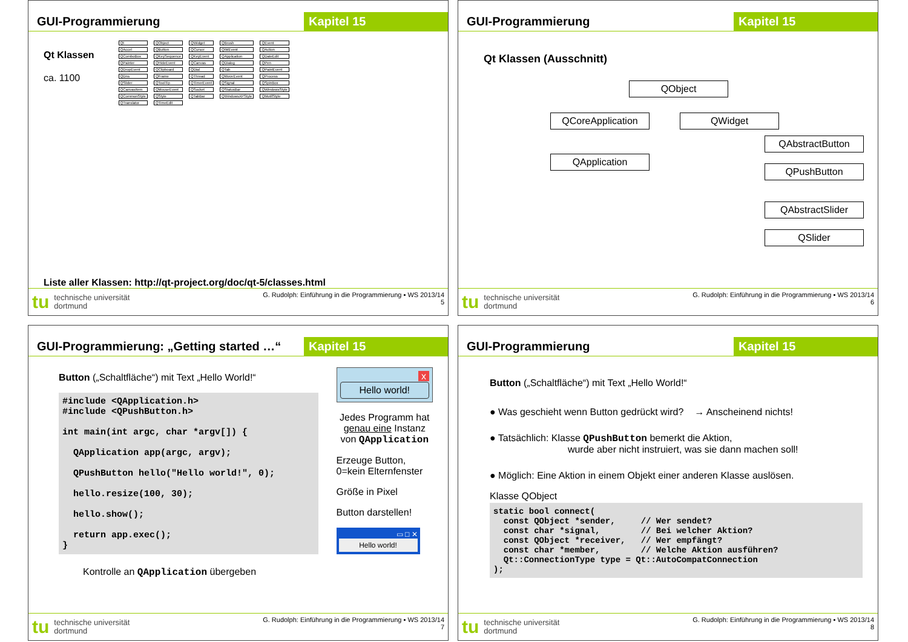GUI-Programmierung Kapitel 15
Qt Klassen
ca. 1100
Qt QObject QWidget QBrush QEvent QAccel QButton QCursor QIMEvent QAction QComboBox QKeySequence QKeyEvent QApplication QDateEdit QPainter QHideEvent QCanvas QDialog QPen QDropEvent QClipboard QDial QTab QPaintEvent QDns QFrame QThread QMoveEvent QProcess QSlider QToolTip QTimerEvent QSignal QSpinBox QCanvasItem QMouseEvent QSocket QStatusBar QWindowsStyle QCommonStyle QStyle QTabBar QWindowsXPStyle QMotifStyle QTranslator QTimeEdit
Liste aller Klassen: http://qt-project.org/doc/qt-5/classes.html
tu technische universität
dortmund
G. Rudolph: Einführung in die Programmierung ▪ WS 2013/14
5
GUI-Programmierung Kapitel 15
Qt Klassen (Ausschnitt)
QObject
QCoreApplication QWidget
QApplication
QAbstractButton
QPushButton
QAbstractSlider
QSlider
tu technische universität
dortmund
G. Rudolph: Einführung in die Programmierung ▪ WS 2013/14
6
GUI-Programmierung: „Getting started …“
Kapitel 15
Button („Schaltfläche“) mit Text „Hello World!“
#include <QApplication.h> #include <QPushButton.h> int main(int argc, char *argv[]) { QApplication app(argc, argv); QPushButton hello("Hello world!", 0); hello.resize(100, 30); hello.show(); return app.exec(); }
Kontrolle an QApplication übergeben
x
Hello world!
Jedes Programm hat genau eine Instanz von QApplication
Erzeuge Button,
0=kein Elternfenster
Größe in Pixel
Button darstellen!
▭ □ ✕
Hello world!
tu technische universität
dortmund
G. Rudolph: Einführung in die Programmierung ▪ WS 2013/14
7
GUI-Programmierung Kapitel 15
Button („Schaltfläche“) mit Text „Hello World!“
● Was geschieht wenn Button gedrückt wird? → Anscheinend nichts!
● Tatsächlich: Klasse QPushButton bemerkt die Aktion,
wurde aber nicht instruiert, was sie dann machen soll!
● Möglich: Eine Aktion in einem Objekt einer anderen Klasse auslösen.
Klasse QObject
static bool connect( const QObject *sender, // Wer sendet? const char *signal, // Bei welcher Aktion? const QObject *receiver, // Wer empfängt? const char *member, // Welche Aktion ausführen? Qt::ConnectionType type = Qt::AutoCompatConnection );
tu technische universität
dortmund
G. Rudolph: Einführung in die Programmierung ▪ WS 2013/14
8